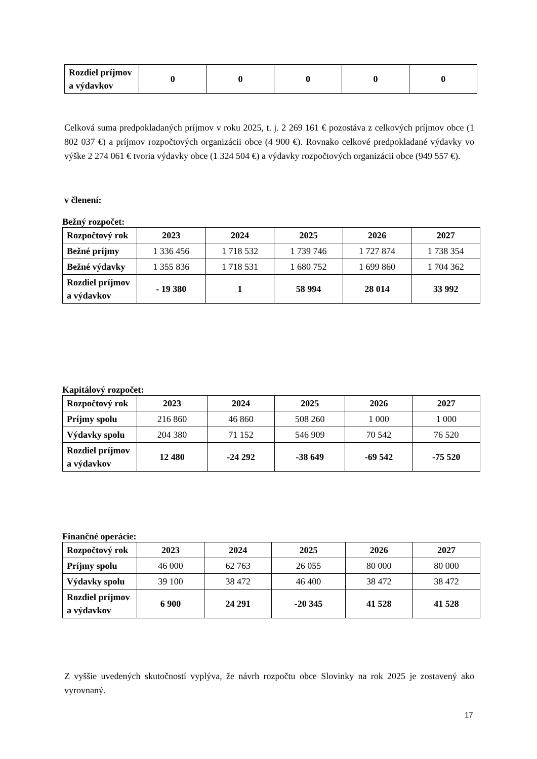| Rozdiel príjmov a výdavkov | 0 | 0 | 0 | 0 | 0 |
Celková suma predpokladaných príjmov v roku 2025, t. j. 2 269 161 € pozostáva z celkových príjmov obce (1 802 037 €) a príjmov rozpočtových organizácii obce (4 900 €). Rovnako celkové predpokladané výdavky vo výške 2 274 061 € tvoria výdavky obce (1 324 504 €) a výdavky rozpočtových organizácii obce (949 557 €).
v členení:
Bežný rozpočet:
| Rozpočtový rok | 2023 | 2024 | 2025 | 2026 | 2027 |
| --- | --- | --- | --- | --- | --- |
| Bežné príjmy | 1 336 456 | 1 718 532 | 1 739 746 | 1 727 874 | 1 738 354 |
| Bežné výdavky | 1 355 836 | 1 718 531 | 1 680 752 | 1 699 860 | 1 704 362 |
| Rozdiel príjmov a výdavkov | - 19 380 | 1 | 58 994 | 28 014 | 33 992 |
Kapitálový rozpočet:
| Rozpočtový rok | 2023 | 2024 | 2025 | 2026 | 2027 |
| --- | --- | --- | --- | --- | --- |
| Príjmy spolu | 216 860 | 46 860 | 508 260 | 1 000 | 1 000 |
| Výdavky spolu | 204 380 | 71 152 | 546 909 | 70 542 | 76 520 |
| Rozdiel príjmov a výdavkov | 12 480 | -24 292 | -38 649 | -69 542 | -75 520 |
Finančné operácie:
| Rozpočtový rok | 2023 | 2024 | 2025 | 2026 | 2027 |
| --- | --- | --- | --- | --- | --- |
| Príjmy spolu | 46 000 | 62 763 | 26 055 | 80 000 | 80 000 |
| Výdavky spolu | 39 100 | 38 472 | 46 400 | 38 472 | 38 472 |
| Rozdiel príjmov a výdavkov | 6 900 | 24 291 | -20 345 | 41 528 | 41 528 |
Z vyššie uvedených skutočností vyplýva, že návrh rozpočtu obce Slovinky na rok 2025 je zostavený ako vyrovnaný.
17